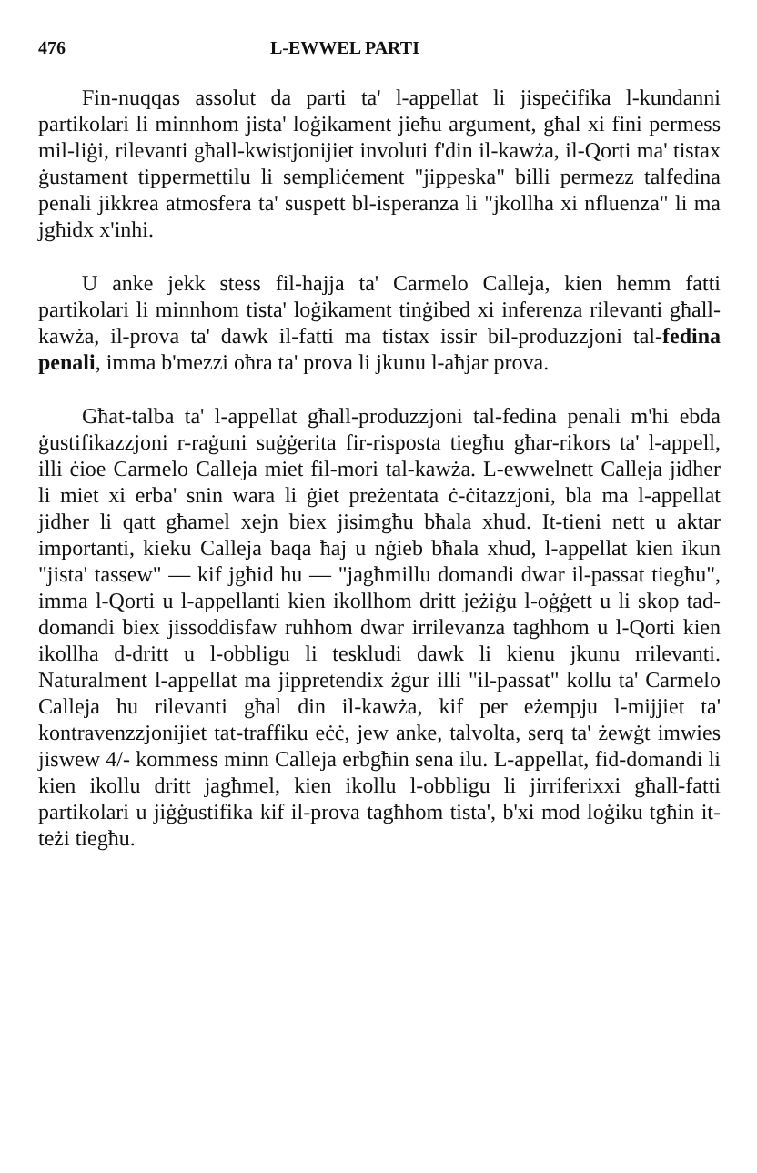476 L-EWWEL PARTI
Fin-nuqqas assolut da parti ta' l-appellat li jispeċifika l-kundanni partikolari li minnhom jista' loġikament jieħu argument, għal xi fini permess mil-liġi, rilevanti għall-kwistjonijiet involuti f'din il-kawża, il-Qorti ma' tistax ġustament tippermettilu li sempliċement "jippeska" billi permezz talfedina penali jikkrea atmosfera ta' suspett bl-isperanza li "jkollha xi nfluenza" li ma jgħidx x'inhi.
U anke jekk stess fil-ħajja ta' Carmelo Calleja, kien hemm fatti partikolari li minnhom tista' loġikament tinġibed xi inferenza rilevanti għall-kawża, il-prova ta' dawk il-fatti ma tistax issir bil-produzzjoni tal-fedina penali, imma b'mezzi oħra ta' prova li jkunu l-aħjar prova.
Għat-talba ta' l-appellat għall-produzzjoni tal-fedina penali m'hi ebda ġustifikazzjoni r-raġuni suġġerita fir-risposta tiegħu għar-rikors ta' l-appell, illi ċioe Carmelo Calleja miet fil-mori tal-kawża. L-ewwelnett Calleja jidher li miet xi erba' snin wara li ġiet preżentata ċ-ċitazzjoni, bla ma l-appellat jidher li qatt għamel xejn biex jisimgħu bħala xhud. It-tieni nett u aktar importanti, kieku Calleja baqa ħaj u nġieb bħala xhud, l-appellat kien ikun "jista' tassew" — kif jgħid hu — "jagħmillu domandi dwar il-passat tiegħu", imma l-Qorti u l-appellanti kien ikollhom dritt jeżiġu l-oġġett u li skop tad-domandi biex jissoddisfaw ruħhom dwar irrilevanza tagħhom u l-Qorti kien ikollha d-dritt u l-obbligu li teskludi dawk li kienu jkunu rrilevanti. Naturalment l-appellat ma jippretendix żgur illi "il-passat" kollu ta' Carmelo Calleja hu rilevanti għal din il-kawża, kif per eżempju l-mijjiet ta' kontravenzzjonijiet tat-traffiku eċċ, jew anke, talvolta, serq ta' żewġt imwies jiswew 4/- kommess minn Calleja erbgħin sena ilu. L-appellat, fid-domandi li kien ikollu dritt jagħmel, kien ikollu l-obbligu li jirriferixxi għall-fatti partikolari u jiġġustifika kif il-prova tagħhom tista', b'xi mod loġiku tgħin it-teżi tiegħu.